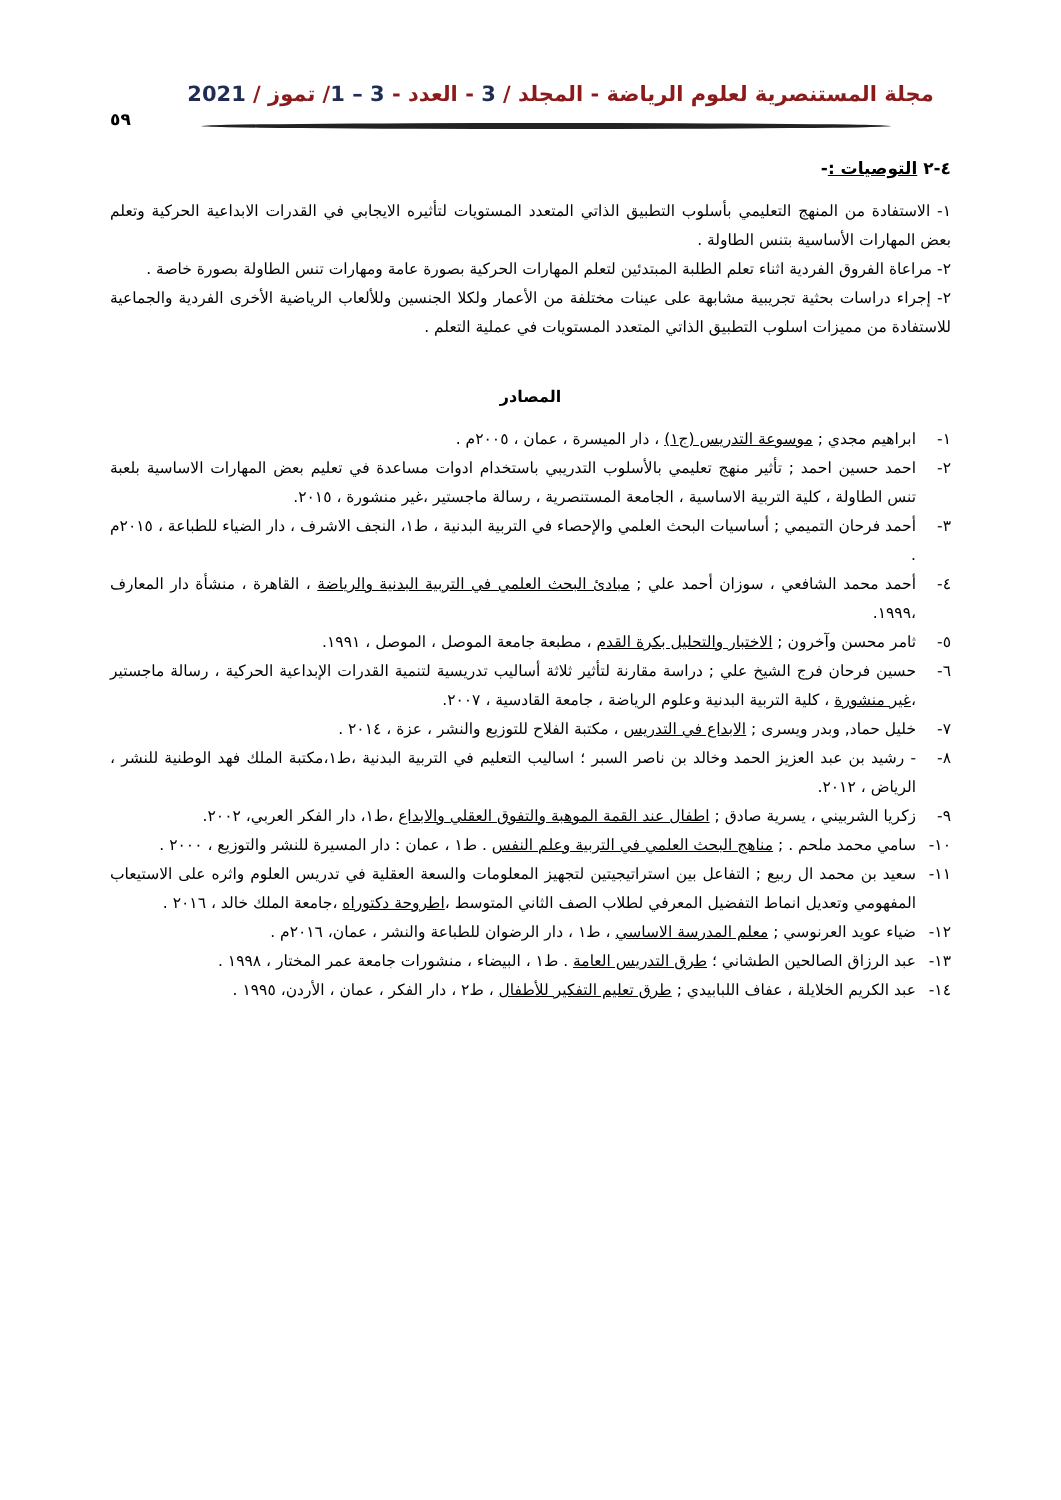مجلة المستنصرية لعلوم الرياضة - المجلد / 3 - العدد - 3 – 1/ تموز / 2021
٥٩
٤-٢ التوصيات :-
١- الاستفادة من المنهج التعليمي بأسلوب التطبيق الذاتي المتعدد المستويات لتأثيره الايجابي في القدرات الابداعية الحركية وتعلم بعض المهارات الأساسية بتنس الطاولة .
٢- مراعاة الفروق الفردية اثناء تعلم الطلبة المبتدئين لتعلم المهارات الحركية بصورة عامة ومهارات تنس الطاولة بصورة خاصة .
٢- إجراء دراسات بحثية تجريبية مشابهة على عينات مختلفة من الأعمار ولكلا الجنسين وللألعاب الرياضية الأخرى الفردية والجماعية للاستفادة من مميزات اسلوب التطبيق الذاتي المتعدد المستويات في عملية التعلم .
المصادر
١- ابراهيم مجدي ; موسوعة التدريس (ج١) ، دار الميسرة ، عمان ، ٢٠٠٥م .
٢- احمد حسين احمد ; تأثير منهج تعليمي بالأسلوب التدريبي باستخدام ادوات مساعدة في تعليم بعض المهارات الاساسية بلعبة تنس الطاولة ، كلية التربية الاساسية ، الجامعة المستنصرية ، رسالة ماجستير ،غير منشورة ، ٢٠١٥.
٣- أحمد فرحان التميمي ; أساسيات البحث العلمي والإحصاء في التربية البدنية ، ط١، النجف الاشرف ، دار الضياء للطباعة ، ٢٠١٥م .
٤- أحمد محمد الشافعي ، سوزان أحمد علي ; مبادئ البحث العلمي في التربية البدنية والرياضة ، القاهرة ، منشأة دار المعارف ،١٩٩٩.
٥- ثامر محسن وآخرون ; الاختبار والتحليل بكرة القدم ، مطبعة جامعة الموصل ، الموصل ، ١٩٩١.
٦- حسين فرحان فرج الشيخ علي ; دراسة مقارنة لتأثير ثلاثة أساليب تدريسية لتنمية القدرات الإبداعية الحركية ، رسالة ماجستير ،غير منشورة ، كلية التربية البدنية وعلوم الرياضة ، جامعة القادسية ، ٢٠٠٧.
٧- خليل حماد, وبدر ويسرى ; الابداع في التدريس ، مكتبة الفلاح للتوزيع والنشر ، عزة ، ٢٠١٤ .
٨- - رشيد بن عبد العزيز الحمد وخالد بن ناصر السبر ؛ اساليب التعليم في التربية البدنية ،ط١،مكتبة الملك فهد الوطنية للنشر ، الرياض ، ٢٠١٢.
٩- زكريا الشربيني ، يسرية صادق ; اطفال عند القمة الموهبة والتفوق العقلي والابداع ،ط١، دار الفكر العربي، ٢٠٠٢.
١٠- سامي محمد ملحم . ; مناهج البحث العلمي في التربية وعلم النفس . ط١ ، عمان : دار المسيرة للنشر والتوزيع ، ٢٠٠٠ .
١١- سعيد بن محمد ال ربيع ; التفاعل بين استراتيجيتين لتجهيز المعلومات والسعة العقلية في تدريس العلوم واثره على الاستيعاب المفهومي وتعديل انماط التفضيل المعرفي لطلاب الصف الثاني المتوسط ،اطروحة دكتوراه ،جامعة الملك خالد ، ٢٠١٦ .
١٢- ضياء عويد العرنوسي ; معلم المدرسة الاساسي ، ط١ ، دار الرضوان للطباعة والنشر ، عمان، ٢٠١٦م .
١٣- عبد الرزاق الصالحين الطشاني ؛ طرق التدريس العامة . ط١ ، البيضاء ، منشورات جامعة عمر المختار ، ١٩٩٨ .
١٤- عبد الكريم الخلايلة ، عفاف اللبابيدي ; طرق تعليم التفكير للأطفال ، ط٢ ، دار الفكر ، عمان ، الأردن، ١٩٩٥ .